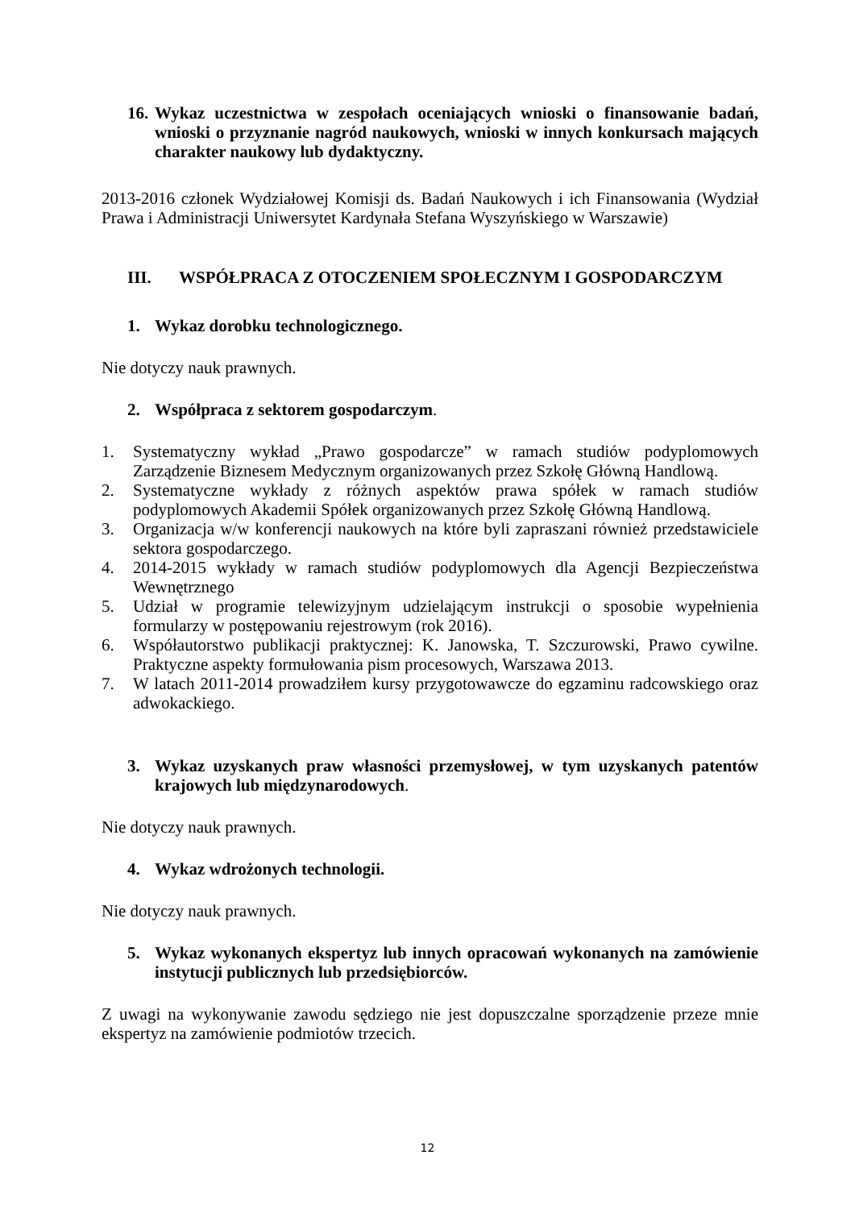16. Wykaz uczestnictwa w zespołach oceniających wnioski o finansowanie badań, wnioski o przyznanie nagród naukowych, wnioski w innych konkursach mających charakter naukowy lub dydaktyczny.
2013-2016 członek Wydziałowej Komisji ds. Badań Naukowych i ich Finansowania (Wydział Prawa i Administracji Uniwersytet Kardynała Stefana Wyszyńskiego w Warszawie)
III. WSPÓŁPRACA Z OTOCZENIEM SPOŁECZNYM I GOSPODARCZYM
1. Wykaz dorobku technologicznego.
Nie dotyczy nauk prawnych.
2. Współpraca z sektorem gospodarczym.
1. Systematyczny wykład „Prawo gospodarcze” w ramach studiów podyplomowych Zarządzenie Biznesem Medycznym organizowanych przez Szkołę Główną Handlową.
2. Systematyczne wykłady z różnych aspektów prawa spółek w ramach studiów podyplomowych Akademii Spółek organizowanych przez Szkołę Główną Handlową.
3. Organizacja w/w konferencji naukowych na które byli zapraszani również przedstawiciele sektora gospodarczego.
4. 2014-2015 wykłady w ramach studiów podyplomowych dla Agencji Bezpieczeństwa Wewnętrznego
5. Udział w programie telewizyjnym udzielającym instrukcji o sposobie wypełnienia formularzy w postępowaniu rejestrowym (rok 2016).
6. Współautorstwo publikacji praktycznej: K. Janowska, T. Szczurowski, Prawo cywilne. Praktyczne aspekty formułowania pism procesowych, Warszawa 2013.
7. W latach 2011-2014 prowadziłem kursy przygotowawcze do egzaminu radcowskiego oraz adwokackiego.
3. Wykaz uzyskanych praw własności przemysłowej, w tym uzyskanych patentów krajowych lub międzynarodowych.
Nie dotyczy nauk prawnych.
4. Wykaz wdrożonych technologii.
Nie dotyczy nauk prawnych.
5. Wykaz wykonanych ekspertyz lub innych opracowań wykonanych na zamówienie instytucji publicznych lub przedsiębiorców.
Z uwagi na wykonywanie zawodu sędziego nie jest dopuszczalne sporządzenie przeze mnie ekspertyz na zamówienie podmiotów trzecich.
12